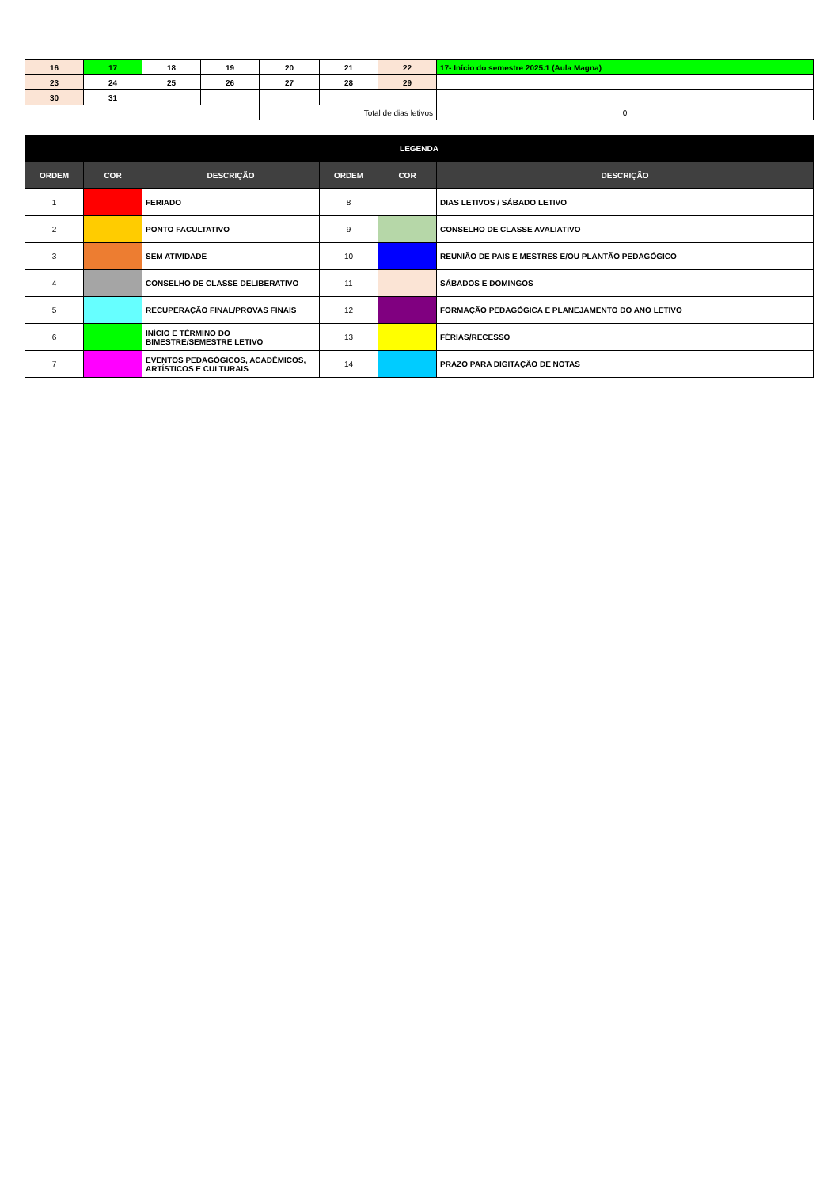| 16 | 17 | 18 | 19 | 20 | 21 | 22 | 17- Início do semestre 2025.1 (Aula Magna) |
| 23 | 24 | 25 | 26 | 27 | 28 | 29 | |
| 30 | 31 | | | | | | |
| | | | | Total de dias letivos | | | 0 |
| LEGENDA | | | | | |
| --- | --- | --- | --- | --- | --- |
| ORDEM | COR | DESCRIÇÃO | ORDEM | COR | DESCRIÇÃO |
| 1 | | FERIADO | 8 | | DIAS LETIVOS / SÁBADO LETIVO |
| 2 | | PONTO FACULTATIVO | 9 | | CONSELHO DE CLASSE AVALIATIVO |
| 3 | | SEM ATIVIDADE | 10 | | REUNIÃO DE PAIS E MESTRES E/OU PLANTÃO PEDAGÓGICO |
| 4 | | CONSELHO DE CLASSE DELIBERATIVO | 11 | | SÁBADOS E DOMINGOS |
| 5 | | RECUPERAÇÃO FINAL/PROVAS FINAIS | 12 | | FORMAÇÃO PEDAGÓGICA E PLANEJAMENTO DO ANO LETIVO |
| 6 | | INÍCIO E TÉRMINO DO BIMESTRE/SEMESTRE LETIVO | 13 | | FÉRIAS/RECESSO |
| 7 | | EVENTOS PEDAGÓGICOS, ACADÊMICOS, ARTÍSTICOS E CULTURAIS | 14 | | PRAZO PARA DIGITAÇÃO DE NOTAS |